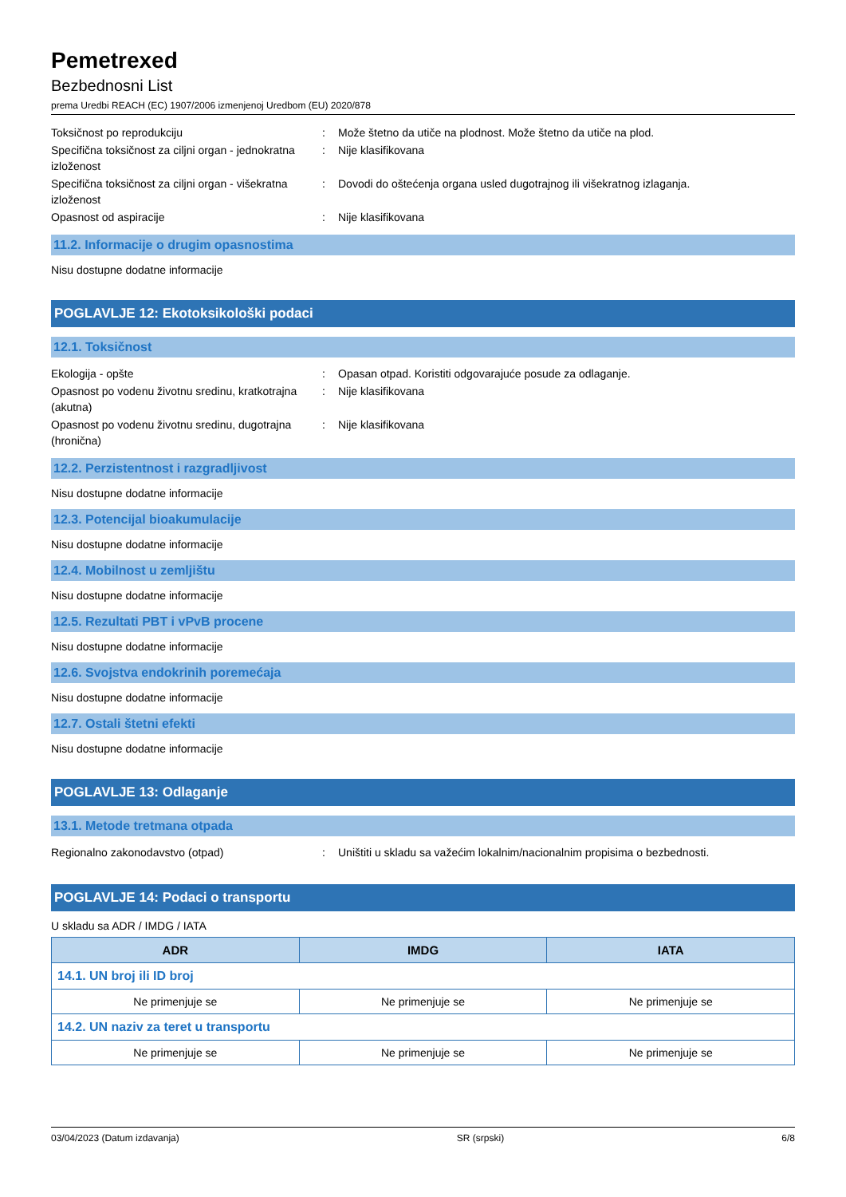Pemetrexed
Bezbednosni List
prema Uredbi REACH (EC) 1907/2006 izmenjenoj Uredbom (EU) 2020/878
Toksičnost po reprodukciju : Može štetno da utiče na plodnost. Može štetno da utiče na plod.
Specifična toksičnost za ciljni organ - jednokratna izloženost
: Nije klasifikovana
Specifična toksičnost za ciljni organ - višekratna izloženost
: Dovodi do oštećenja organa usled dugotrajnog ili višekratnog izlaganja.
Opasnost od aspiracije : Nije klasifikovana
11.2. Informacije o drugim opasnostima
Nisu dostupne dodatne informacije
POGLAVLJE 12: Ekotoksikološki podaci
12.1. Toksičnost
Ekologija - opšte : Opasan otpad. Koristiti odgovarajuće posude za odlaganje.
Opasnost po vodenu životnu sredinu, kratkotrajna (akutna)
: Nije klasifikovana
Opasnost po vodenu životnu sredinu, dugotrajna (hronična)
: Nije klasifikovana
12.2. Perzistentnost i razgradljivost
Nisu dostupne dodatne informacije
12.3. Potencijal bioakumulacije
Nisu dostupne dodatne informacije
12.4. Mobilnost u zemljištu
Nisu dostupne dodatne informacije
12.5. Rezultati PBT i vPvB procene
Nisu dostupne dodatne informacije
12.6. Svojstva endokrinih poremećaja
Nisu dostupne dodatne informacije
12.7. Ostali štetni efekti
Nisu dostupne dodatne informacije
POGLAVLJE 13: Odlaganje
13.1. Metode tretmana otpada
Regionalno zakonodavstvo (otpad) : Uništiti u skladu sa važećim lokalnim/nacionalnim propisima o bezbednosti.
POGLAVLJE 14: Podaci o transportu
U skladu sa ADR / IMDG / IATA
| ADR | IMDG | IATA |
| --- | --- | --- |
| 14.1. UN broj ili ID broj | | |
| Ne primenjuje se | Ne primenjuje se | Ne primenjuje se |
| 14.2. UN naziv za teret u transportu | | |
| Ne primenjuje se | Ne primenjuje se | Ne primenjuje se |
03/04/2023 (Datum izdavanja) SR (srpski) 6/8